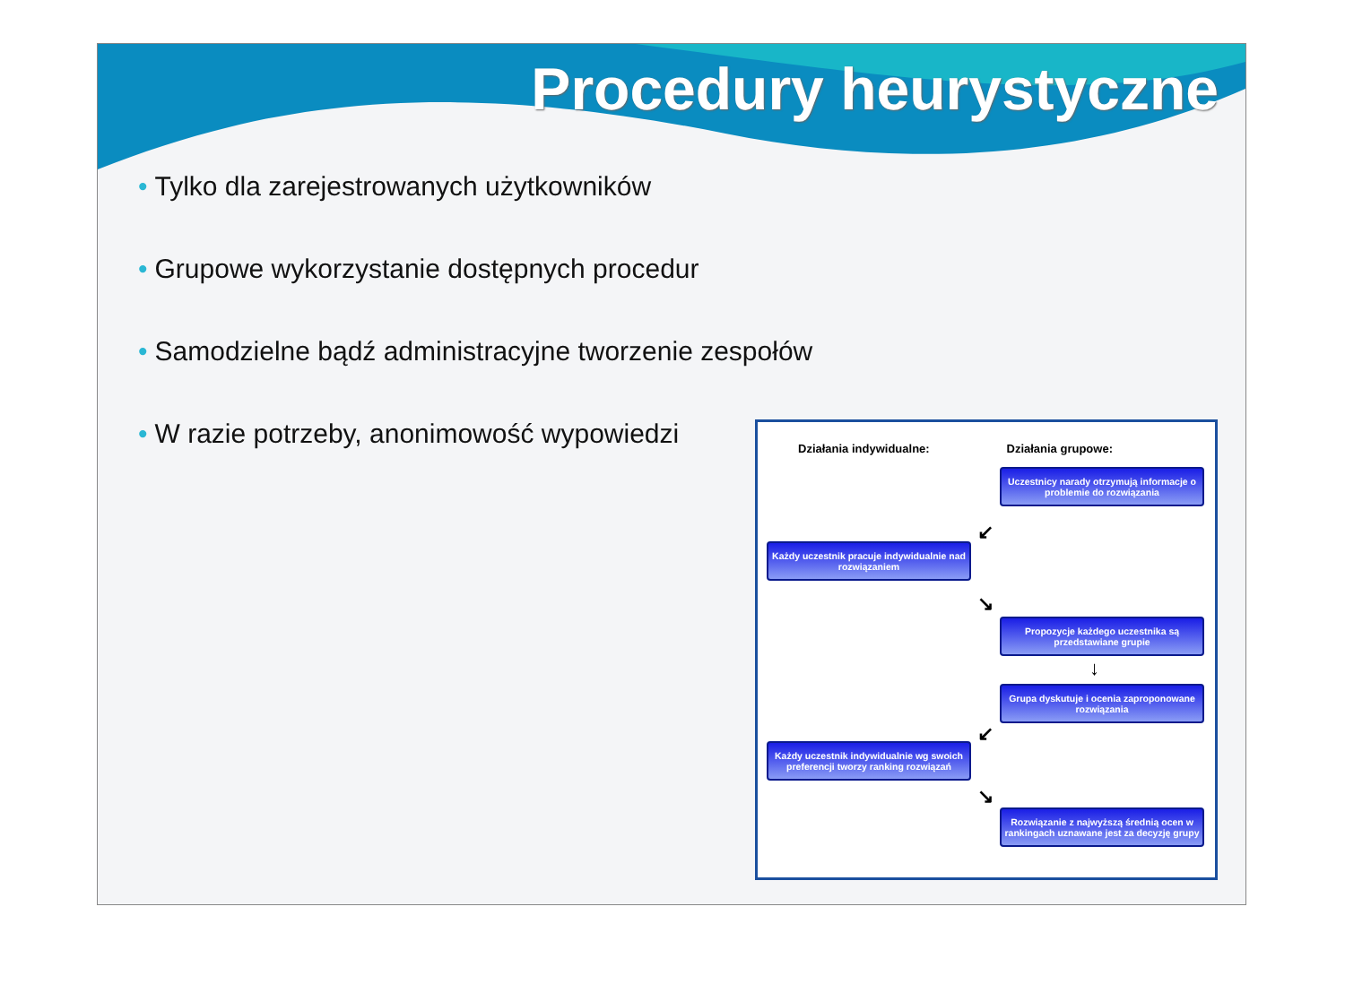Procedury heurystyczne
• Tylko dla zarejestrowanych użytkowników
• Grupowe wykorzystanie dostępnych procedur
• Samodzielne bądź administracyjne tworzenie zespołów
• W razie potrzeby, anonimowość wypowiedzi
Działania indywidualne: Działania grupowe:
Uczestnicy narady otrzymują informacje o problemie do rozwiązania
↙
Każdy uczestnik pracuje indywidualnie nad rozwiązaniem
↘
Propozycje każdego uczestnika są przedstawiane grupie
↓
Grupa dyskutuje i ocenia zaproponowane rozwiązania
↙
Każdy uczestnik indywidualnie wg swoich preferencji tworzy ranking rozwiązań
↘
Rozwiązanie z najwyższą średnią ocen w rankingach uznawane jest za decyzję grupy